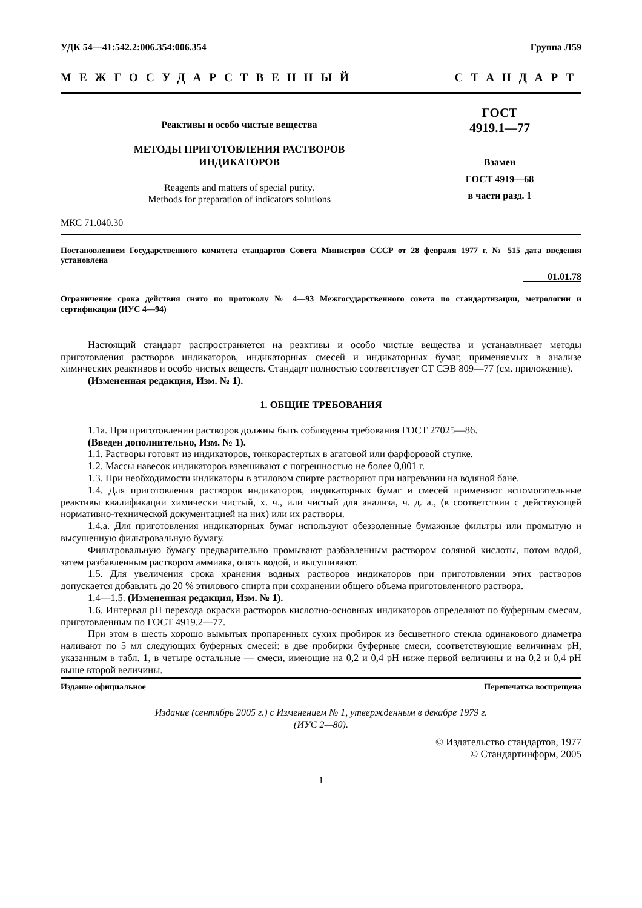УДК 54—41:542.2:006.354:006.354 Группа Л59
МЕЖГОСУДАРСТВЕННЫЙ СТАНДАРТ
Реактивы и особо чистые вещества
МЕТОДЫ ПРИГОТОВЛЕНИЯ РАСТВОРОВ
ИНДИКАТОРОВ
Reagents and matters of special purity.
Methods for preparation of indicators solutions
ГОСТ
4919.1—77
Взамен
ГОСТ 4919—68
в части разд. 1
МКС 71.040.30
Постановлением Государственного комитета стандартов Совета Министров СССР от 28 февраля 1977 г. № 515 дата введения установлена
01.01.78
Ограничение срока действия снято по протоколу № 4—93 Межгосударственного совета по стандартизации, метрологии и сертификации (ИУС 4—94)
Настоящий стандарт распространяется на реактивы и особо чистые вещества и устанавливает методы приготовления растворов индикаторов, индикаторных смесей и индикаторных бумаг, применяемых в анализе химических реактивов и особо чистых веществ. Стандарт полностью соответствует СТ СЭВ 809—77 (см. приложение).
(Измененная редакция, Изм. № 1).
1. ОБЩИЕ ТРЕБОВАНИЯ
1.1а. При приготовлении растворов должны быть соблюдены требования ГОСТ 27025—86.
(Введен дополнительно, Изм. № 1).
1.1. Растворы готовят из индикаторов, тонкорастертых в агатовой или фарфоровой ступке.
1.2. Массы навесок индикаторов взвешивают с погрешностью не более 0,001 г.
1.3. При необходимости индикаторы в этиловом спирте растворяют при нагревании на водяной бане.
1.4. Для приготовления растворов индикаторов, индикаторных бумаг и смесей применяют вспомогательные реактивы квалификации химически чистый, х. ч., или чистый для анализа, ч. д. а., (в соответствии с действующей нормативно-технической документацией на них) или их растворы.
1.4.а. Для приготовления индикаторных бумаг используют обеззоленные бумажные фильтры или промытую и высушенную фильтровальную бумагу.
Фильтровальную бумагу предварительно промывают разбавленным раствором соляной кислоты, потом водой, затем разбавленным раствором аммиака, опять водой, и высушивают.
1.5. Для увеличения срока хранения водных растворов индикаторов при приготовлении этих растворов допускается добавлять до 20 % этилового спирта при сохранении общего объема приготовленного раствора.
1.4—1.5. (Измененная редакция, Изм. № 1).
1.6. Интервал pH перехода окраски растворов кислотно-основных индикаторов определяют по буферным смесям, приготовленным по ГОСТ 4919.2—77.
При этом в шесть хорошо вымытых пропаренных сухих пробирок из бесцветного стекла одинакового диаметра наливают по 5 мл следующих буферных смесей: в две пробирки буферные смеси, соответствующие величинам pH, указанным в табл. 1, в четыре остальные — смеси, имеющие на 0,2 и 0,4 pH ниже первой величины и на 0,2 и 0,4 pH выше второй величины.
Издание официальное Перепечатка воспрещена
Издание (сентябрь 2005 г.) с Изменением № 1, утвержденным в декабре 1979 г.
(ИУС 2—80).
© Издательство стандартов, 1977
© Стандартинформ, 2005
1